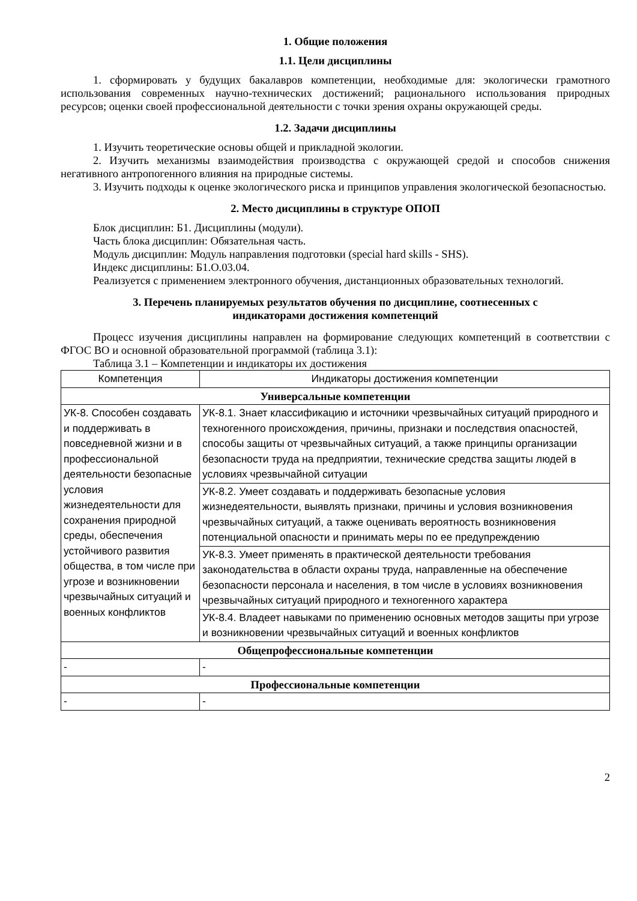1. Общие положения
1.1. Цели дисциплины
1. сформировать у будущих бакалавров компетенции, необходимые для: экологически грамотного использования современных научно-технических достижений; рационального использования природных ресурсов; оценки своей профессиональной деятельности с точки зрения охраны окружающей среды.
1.2. Задачи дисциплины
1. Изучить теоретические основы общей и прикладной экологии.
2. Изучить механизмы взаимодействия производства с окружающей средой и способов снижения негативного антропогенного влияния на природные системы.
3. Изучить подходы к оценке экологического риска и принципов управления экологической безопасностью.
2. Место дисциплины в структуре ОПОП
Блок дисциплин: Б1. Дисциплины (модули).
Часть блока дисциплин: Обязательная часть.
Модуль дисциплин: Модуль направления подготовки (special hard skills - SHS).
Индекс дисциплины: Б1.О.03.04.
Реализуется с применением электронного обучения, дистанционных образовательных технологий.
3. Перечень планируемых результатов обучения по дисциплине, соотнесенных с
индикаторами достижения компетенций
Процесс изучения дисциплины направлен на формирование следующих компетенций в соответствии с ФГОС ВО и основной образовательной программой (таблица 3.1):
Таблица 3.1 – Компетенции и индикаторы их достижения
| Компетенция | Индикаторы достижения компетенции |
| --- | --- |
| Универсальные компетенции | |
| УК-8. Способен создавать и поддерживать в повседневной жизни и в профессиональной деятельности безопасные условия жизнедеятельности для сохранения природной среды, обеспечения устойчивого развития общества, в том числе при угрозе и возникновении чрезвычайных ситуаций и военных конфликтов | УК-8.1. Знает классификацию и источники чрезвычайных ситуаций природного и техногенного происхождения, причины, признаки и последствия опасностей, способы защиты от чрезвычайных ситуаций, а также принципы организации безопасности труда на предприятии, технические средства защиты людей в условиях чрезвычайной ситуации |
| | УК-8.2. Умеет создавать и поддерживать безопасные условия жизнедеятельности, выявлять признаки, причины и условия возникновения чрезвычайных ситуаций, а также оценивать вероятность возникновения потенциальной опасности и принимать меры по ее предупреждению |
| | УК-8.3. Умеет применять в практической деятельности требования законодательства в области охраны труда, направленные на обеспечение безопасности персонала и населения, в том числе в условиях возникновения чрезвычайных ситуаций природного и техногенного характера |
| | УК-8.4. Владеет навыками по применению основных методов защиты при угрозе и возникновении чрезвычайных ситуаций и военных конфликтов |
| Общепрофессиональные компетенции | |
| - | - |
| Профессиональные компетенции | |
| - | - |
2